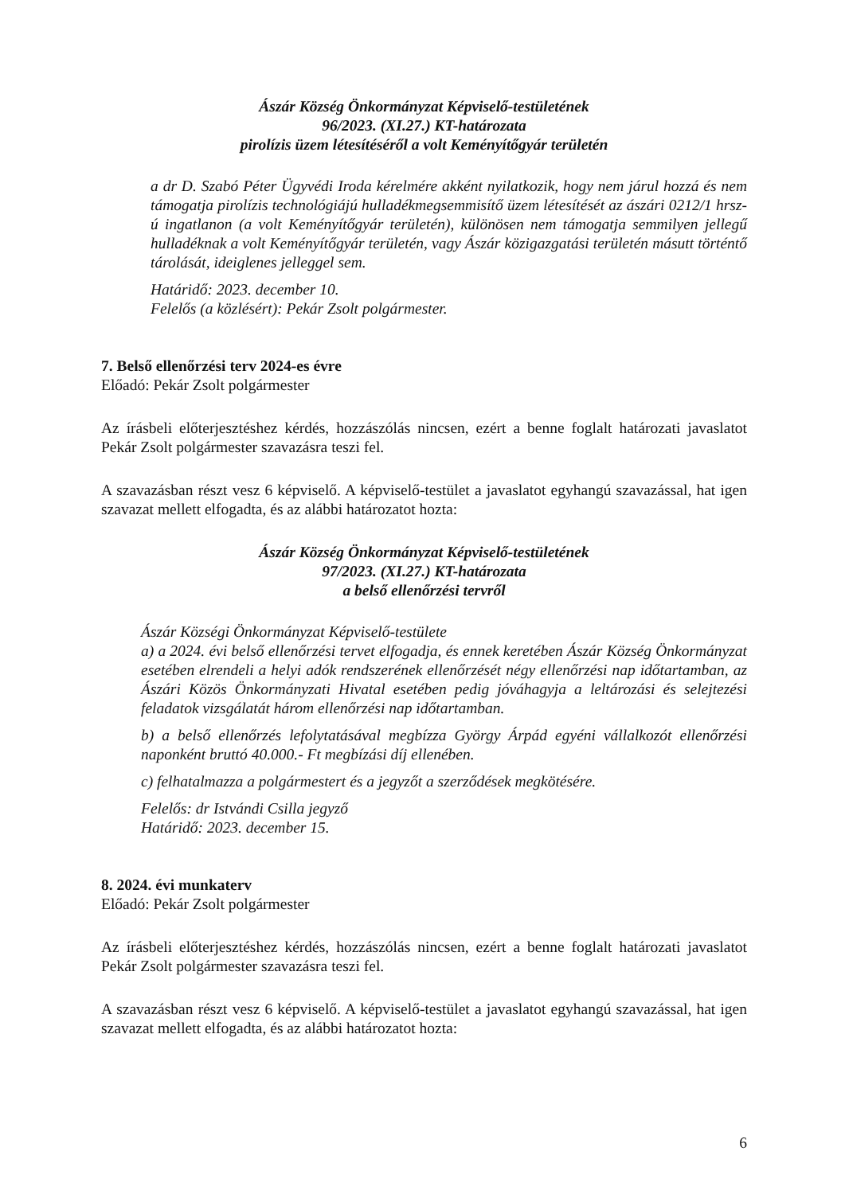Ászár Község Önkormányzat Képviselő-testületének
96/2023. (XI.27.) KT-határozata
pirolízis üzem létesítéséről a volt Keményítőgyár területén
a dr D. Szabó Péter Ügyvédi Iroda kérelmére akként nyilatkozik, hogy nem járul hozzá és nem támogatja pirolízis technológiájú hulladékmegsemmisítő üzem létesítését az ászári 0212/1 hrsz-ú ingatlanon (a volt Keményítőgyár területén), különösen nem támogatja semmilyen jellegű hulladéknak a volt Keményítőgyár területén, vagy Ászár közigazgatási területén másutt történtő tárolását, ideiglenes jelleggel sem.
Határidő: 2023. december 10.
Felelős (a közlésért): Pekár Zsolt polgármester.
7. Belső ellenőrzési terv 2024-es évre
Előadó: Pekár Zsolt polgármester
Az írásbeli előterjesztéshez kérdés, hozzászólás nincsen, ezért a benne foglalt határozati javaslatot Pekár Zsolt polgármester szavazásra teszi fel.
A szavazásban részt vesz 6 képviselő. A képviselő-testület a javaslatot egyhangú szavazással, hat igen szavazat mellett elfogadta, és az alábbi határozatot hozta:
Ászár Község Önkormányzat Képviselő-testületének
97/2023. (XI.27.) KT-határozata
a belső ellenőrzési tervről
Ászár Községi Önkormányzat Képviselő-testülete
a) a 2024. évi belső ellenőrzési tervet elfogadja, és ennek keretében Ászár Község Önkormányzat esetében elrendeli a helyi adók rendszerének ellenőrzését négy ellenőrzési nap időtartamban, az Ászári Közös Önkormányzati Hivatal esetében pedig jóváhagyja a leltározási és selejtezési feladatok vizsgálatát három ellenőrzési nap időtartamban.
b) a belső ellenőrzés lefolytatásával megbízza György Árpád egyéni vállalkozót ellenőrzési naponként bruttó 40.000.- Ft megbízási díj ellenében.
c) felhatalmazza a polgármestert és a jegyzőt a szerződések megkötésére.
Felelős: dr Istvándi Csilla jegyző
Határidő: 2023. december 15.
8. 2024. évi munkaterv
Előadó: Pekár Zsolt polgármester
Az írásbeli előterjesztéshez kérdés, hozzászólás nincsen, ezért a benne foglalt határozati javaslatot Pekár Zsolt polgármester szavazásra teszi fel.
A szavazásban részt vesz 6 képviselő. A képviselő-testület a javaslatot egyhangú szavazással, hat igen szavazat mellett elfogadta, és az alábbi határozatot hozta:
6